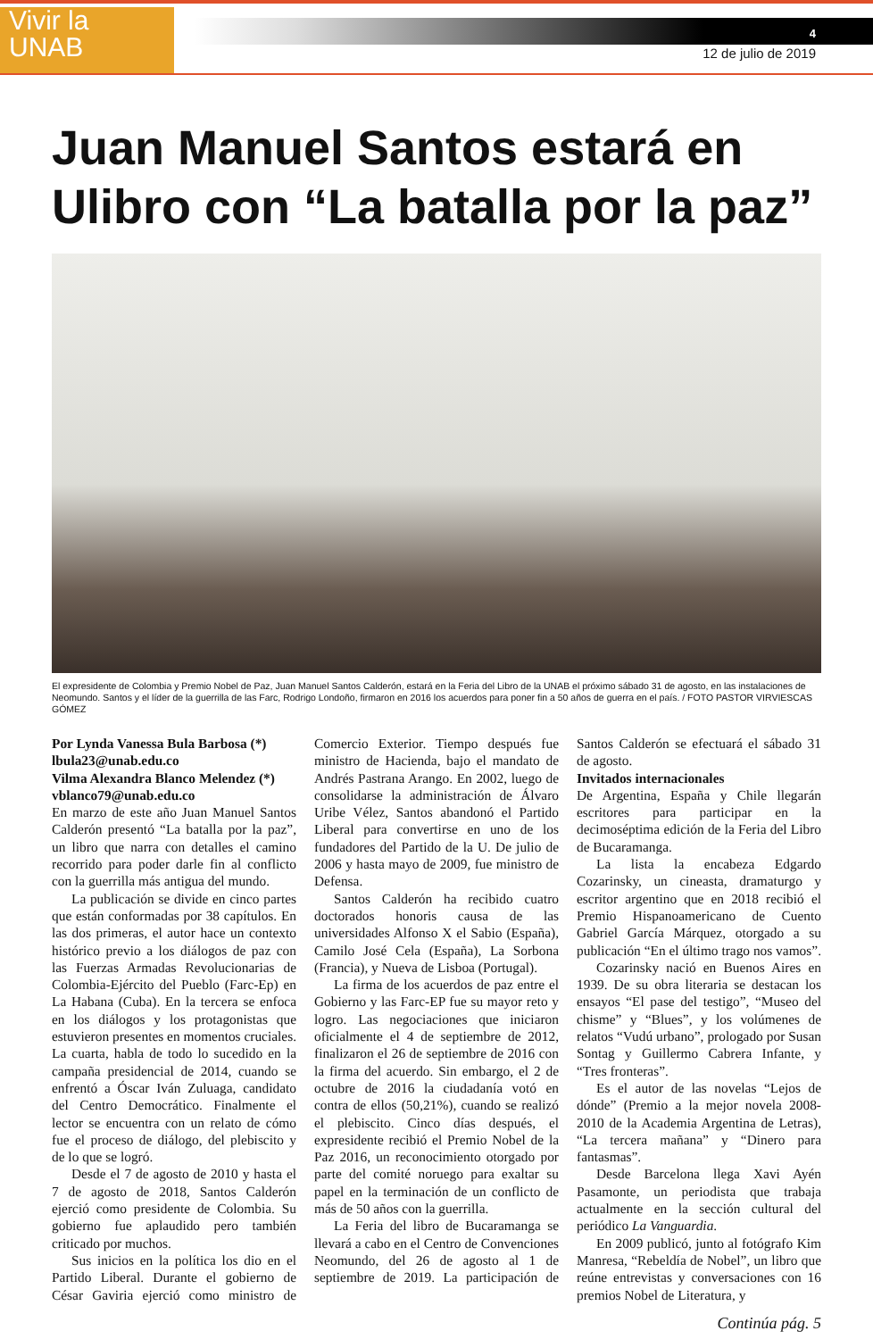Vivir la
UNAB
4
12 de julio de 2019
Juan Manuel Santos estará en Ulibro con “La batalla por la paz”
El expresidente de Colombia y Premio Nobel de Paz, Juan Manuel Santos Calderón, estará en la Feria del Libro de la UNAB el próximo sábado 31 de agosto, en las instalaciones de Neomundo. Santos y el líder de la guerrilla de las Farc, Rodrigo Londoño, firmaron en 2016 los acuerdos para poner fin a 50 años de guerra en el país. / FOTO PASTOR VIRVIESCAS GÓMEZ
Por Lynda Vanessa Bula Barbosa (*)
lbula23@unab.edu.co
Vilma Alexandra Blanco Melendez (*)
vblanco79@unab.edu.co
En marzo de este año Juan Manuel Santos Calderón presentó “La batalla por la paz”, un libro que narra con detalles el camino recorrido para poder darle fin al conflicto con la guerrilla más antigua del mundo.
La publicación se divide en cinco partes que están conformadas por 38 capítulos. En las dos primeras, el autor hace un contexto histórico previo a los diálogos de paz con las Fuerzas Armadas Revolucionarias de Colombia-Ejército del Pueblo (Farc-Ep) en La Habana (Cuba). En la tercera se enfoca en los diálogos y los protagonistas que estuvieron presentes en momentos cruciales. La cuarta, habla de todo lo sucedido en la campaña presidencial de 2014, cuando se enfrentó a Óscar Iván Zuluaga, candidato del Centro Democrático. Finalmente el lector se encuentra con un relato de cómo fue el proceso de diálogo, del plebiscito y de lo que se logró.
Desde el 7 de agosto de 2010 y hasta el 7 de agosto de 2018, Santos Calderón ejerció como presidente de Colombia. Su gobierno fue aplaudido pero también criticado por muchos.
Sus inicios en la política los dio en el Partido Liberal. Durante el gobierno de César Gaviria ejerció como ministro de Comercio Exterior. Tiempo después fue ministro de Hacienda, bajo el mandato de Andrés Pastrana Arango. En 2002, luego de consolidarse la administración de Álvaro Uribe Vélez, Santos abandonó el Partido Liberal para convertirse en uno de los fundadores del Partido de la U. De julio de 2006 y hasta mayo de 2009, fue ministro de Defensa.
Santos Calderón ha recibido cuatro doctorados honoris causa de las universidades Alfonso X el Sabio (España), Camilo José Cela (España), La Sorbona (Francia), y Nueva de Lisboa (Portugal).
La firma de los acuerdos de paz entre el Gobierno y las Farc-EP fue su mayor reto y logro. Las negociaciones que iniciaron oficialmente el 4 de septiembre de 2012, finalizaron el 26 de septiembre de 2016 con la firma del acuerdo. Sin embargo, el 2 de octubre de 2016 la ciudadanía votó en contra de ellos (50,21%), cuando se realizó el plebiscito. Cinco días después, el expresidente recibió el Premio Nobel de la Paz 2016, un reconocimiento otorgado por parte del comité noruego para exaltar su papel en la terminación de un conflicto de más de 50 años con la guerrilla.
La Feria del libro de Bucaramanga se llevará a cabo en el Centro de Convenciones Neomundo, del 26 de agosto al 1 de septiembre de 2019. La participación de Santos Calderón se efectuará el sábado 31 de agosto.
Invitados internacionales
De Argentina, España y Chile llegarán escritores para participar en la decimoséptima edición de la Feria del Libro de Bucaramanga.
La lista la encabeza Edgardo Cozarinsky, un cineasta, dramaturgo y escritor argentino que en 2018 recibió el Premio Hispanoamericano de Cuento Gabriel García Márquez, otorgado a su publicación “En el último trago nos vamos”.
Cozarinsky nació en Buenos Aires en 1939. De su obra literaria se destacan los ensayos “El pase del testigo”, “Museo del chisme” y “Blues”, y los volúmenes de relatos “Vudú urbano”, prologado por Susan Sontag y Guillermo Cabrera Infante, y “Tres fronteras”.
Es el autor de las novelas “Lejos de dónde” (Premio a la mejor novela 2008-2010 de la Academia Argentina de Letras), “La tercera mañana” y “Dinero para fantasmas”.
Desde Barcelona llega Xavi Ayén Pasamonte, un periodista que trabaja actualmente en la sección cultural del periódico La Vanguardia.
En 2009 publicó, junto al fotógrafo Kim Manresa, “Rebeldía de Nobel”, un libro que reúne entrevistas y conversaciones con 16 premios Nobel de Literatura, y
Continúa pág. 5